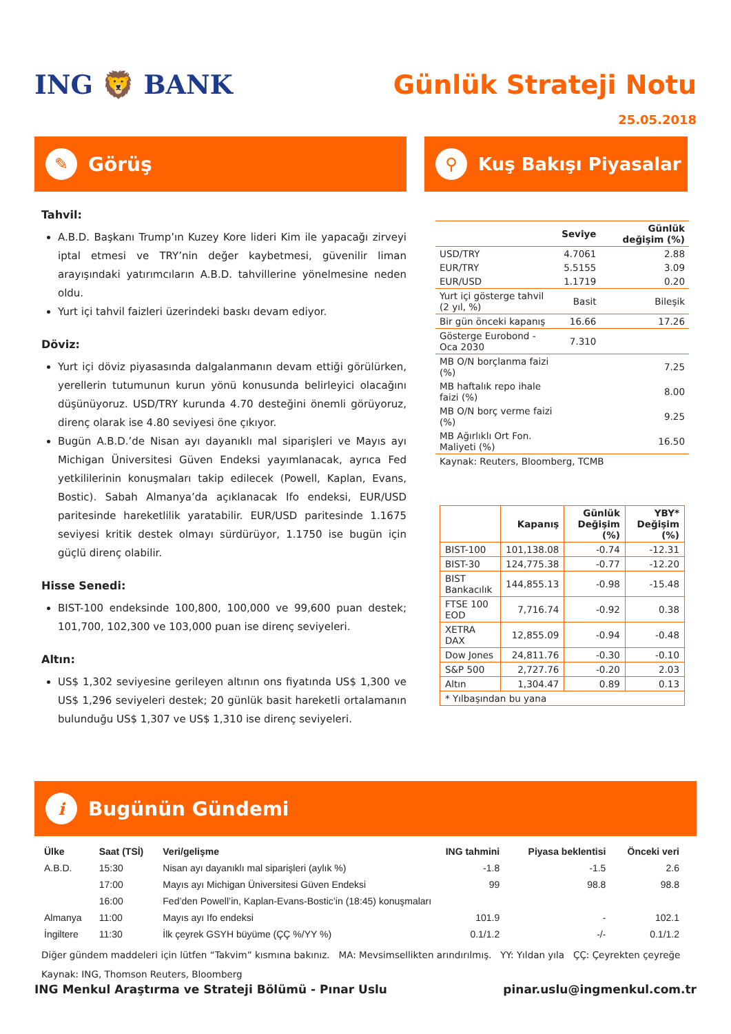ING 🦁 BANK Günlük Strateji Notu
25.05.2018
✎ Görüş
Tahvil:
A.B.D. Başkanı Trump’ın Kuzey Kore lideri Kim ile yapacağı zirveyi iptal etmesi ve TRY’nin değer kaybetmesi, güvenilir liman arayışındaki yatırımcıların A.B.D. tahvillerine yönelmesine neden oldu.
Yurt içi tahvil faizleri üzerindeki baskı devam ediyor.
Döviz:
Yurt içi döviz piyasasında dalgalanmanın devam ettiği görülürken, yerellerin tutumunun kurun yönü konusunda belirleyici olacağını düşünüyoruz. USD/TRY kurunda 4.70 desteğini önemli görüyoruz, direnç olarak ise 4.80 seviyesi öne çıkıyor.
Bugün A.B.D.’de Nisan ayı dayanıklı mal siparişleri ve Mayıs ayı Michigan Üniversitesi Güven Endeksi yayımlanacak, ayrıca Fed yetkililerinin konuşmaları takip edilecek (Powell, Kaplan, Evans, Bostic). Sabah Almanya’da açıklanacak Ifo endeksi, EUR/USD paritesinde hareketlilik yaratabilir. EUR/USD paritesinde 1.1675 seviyesi kritik destek olmayı sürdürüyor, 1.1750 ise bugün için güçlü direnç olabilir.
Hisse Senedi:
BIST-100 endeksinde 100,800, 100,000 ve 99,600 puan destek; 101,700, 102,300 ve 103,000 puan ise direnç seviyeleri.
Altın:
US$ 1,302 seviyesine gerileyen altının ons fiyatında US$ 1,300 ve US$ 1,296 seviyeleri destek; 20 günlük basit hareketli ortalamanın bulunduğu US$ 1,307 ve US$ 1,310 ise direnç seviyeleri.
⚲ Kuş Bakışı Piyasalar
| | Seviye | Günlük değişim (%) |
| --- | --- | --- |
| USD/TRY | 4.7061 | 2.88 |
| EUR/TRY | 5.5155 | 3.09 |
| EUR/USD | 1.1719 | 0.20 |
| Yurt içi gösterge tahvil (2 yıl, %) | Basit | Bileşik |
| Bir gün önceki kapanış | 16.66 | 17.26 |
| Gösterge Eurobond - Oca 2030 | 7.310 | |
| MB O/N borçlanma faizi (%) | | 7.25 |
| MB haftalık repo ihale faizi (%) | | 8.00 |
| MB O/N borç verme faizi (%) | | 9.25 |
| MB Ağırlıklı Ort Fon. Maliyeti (%) | | 16.50 |
| Kaynak: Reuters, Bloomberg, TCMB | | |
| | Kapanış | Günlük Değişim (%) | YBY* Değişim (%) |
| --- | --- | --- | --- |
| BIST-100 | 101,138.08 | -0.74 | -12.31 |
| BIST-30 | 124,775.38 | -0.77 | -12.20 |
| BIST Bankacılık | 144,855.13 | -0.98 | -15.48 |
| FTSE 100 EOD | 7,716.74 | -0.92 | 0.38 |
| XETRA DAX | 12,855.09 | -0.94 | -0.48 |
| Dow Jones | 24,811.76 | -0.30 | -0.10 |
| S&P 500 | 2,727.76 | -0.20 | 2.03 |
| Altın | 1,304.47 | 0.89 | 0.13 |
| * Yılbaşından bu yana | | | |
i Bugünün Gündemi
| Ülke | Saat (TSİ) | Veri/gelişme | ING tahmini | Piyasa beklentisi | Önceki veri |
| --- | --- | --- | --- | --- | --- |
| A.B.D. | 15:30 | Nisan ayı dayanıklı mal siparişleri (aylık %) | -1.8 | -1.5 | 2.6 |
| | 17:00 | Mayıs ayı Michigan Üniversitesi Güven Endeksi | 99 | 98.8 | 98.8 |
| | 16:00 | Fed’den Powell’in, Kaplan-Evans-Bostic’in (18:45) konuşmaları | | | |
| Almanya | 11:00 | Mayıs ayı Ifo endeksi | 101.9 | - | 102.1 |
| İngiltere | 11:30 | İlk çeyrek GSYH büyüme (ÇÇ %/YY %) | 0.1/1.2 | -/- | 0.1/1.2 |
Diğer gündem maddeleri için lütfen “Takvim” kısmına bakınız. MA: Mevsimsellikten arındırılmış. YY: Yıldan yıla ÇÇ: Çeyrekten çeyreğe
Kaynak: ING, Thomson Reuters, Bloomberg
ING Menkul Araştırma ve Strateji Bölümü - Pınar Uslu pinar.uslu@ingmenkul.com.tr